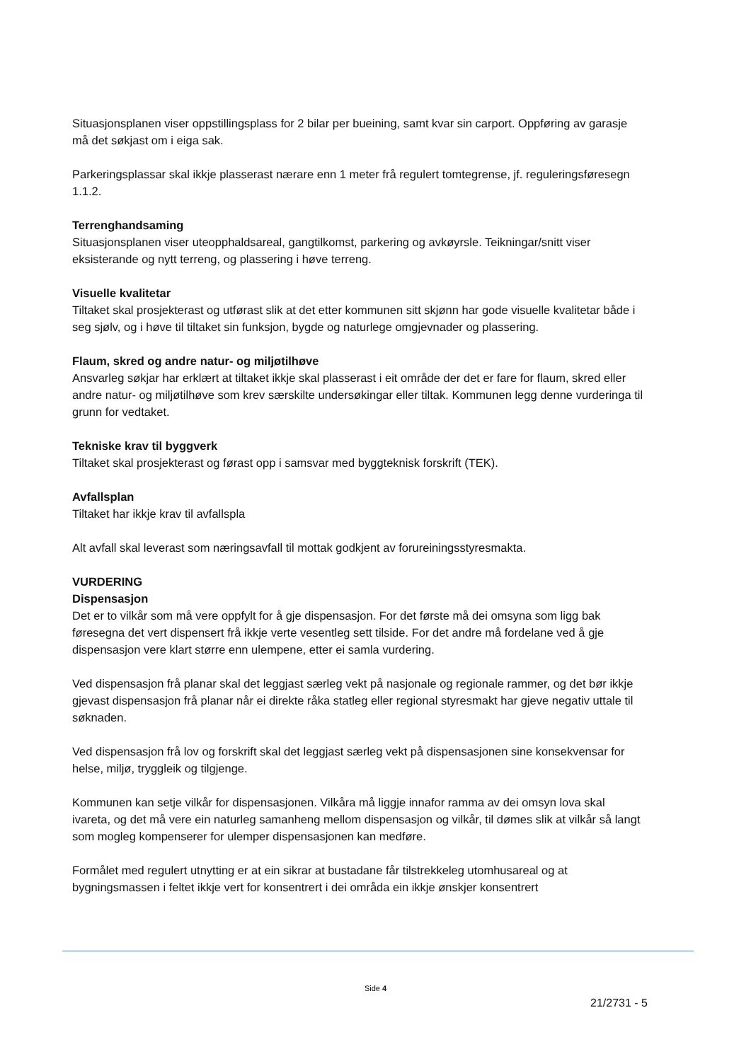Situasjonsplanen viser oppstillingsplass for 2 bilar per bueining, samt kvar sin carport. Oppføring av garasje må det søkjast om i eiga sak.
Parkeringsplassar skal ikkje plasserast nærare enn 1 meter frå regulert tomtegrense, jf. reguleringsføresegn 1.1.2.
Terrenghandsaming
Situasjonsplanen viser uteopphaldsareal, gangtilkomst, parkering og avkøyrsle. Teikningar/snitt viser eksisterande og nytt terreng, og plassering i høve terreng.
Visuelle kvalitetar
Tiltaket skal prosjekterast og utførast slik at det etter kommunen sitt skjønn har gode visuelle kvalitetar både i seg sjølv, og i høve til tiltaket sin funksjon, bygde og naturlege omgjevnader og plassering.
Flaum, skred og andre natur- og miljøtilhøve
Ansvarleg søkjar har erklært at tiltaket ikkje skal plasserast i eit område der det er fare for flaum, skred eller andre natur- og miljøtilhøve som krev særskilte undersøkingar eller tiltak. Kommunen legg denne vurderinga til grunn for vedtaket.
Tekniske krav til byggverk
Tiltaket skal prosjekterast og førast opp i samsvar med byggteknisk forskrift (TEK).
Avfallsplan
Tiltaket har ikkje krav til avfallspla
Alt avfall skal leverast som næringsavfall til mottak godkjent av forureiningsstyresmakta.
VURDERING
Dispensasjon
Det er to vilkår som må vere oppfylt for å gje dispensasjon. For det første må dei omsyna som ligg bak føresegna det vert dispensert frå ikkje verte vesentleg sett tilside. For det andre må fordelane ved å gje dispensasjon vere klart større enn ulempene, etter ei samla vurdering.
Ved dispensasjon frå planar skal det leggjast særleg vekt på nasjonale og regionale rammer, og det bør ikkje gjevast dispensasjon frå planar når ei direkte råka statleg eller regional styresmakt har gjeve negativ uttale til søknaden.
Ved dispensasjon frå lov og forskrift skal det leggjast særleg vekt på dispensasjonen sine konsekvensar for helse, miljø, tryggleik og tilgjenge.
Kommunen kan setje vilkår for dispensasjonen. Vilkåra må liggje innafor ramma av dei omsyn lova skal ivareta, og det må vere ein naturleg samanheng mellom dispensasjon og vilkår, til dømes slik at vilkår så langt som mogleg kompenserer for ulemper dispensasjonen kan medføre.
Formålet med regulert utnytting er at ein sikrar at bustadane får tilstrekkeleg utomhusareal og at bygningsmassen i feltet ikkje vert for konsentrert i dei områda ein ikkje ønskjer konsentrert
Side 4
21/2731 - 5